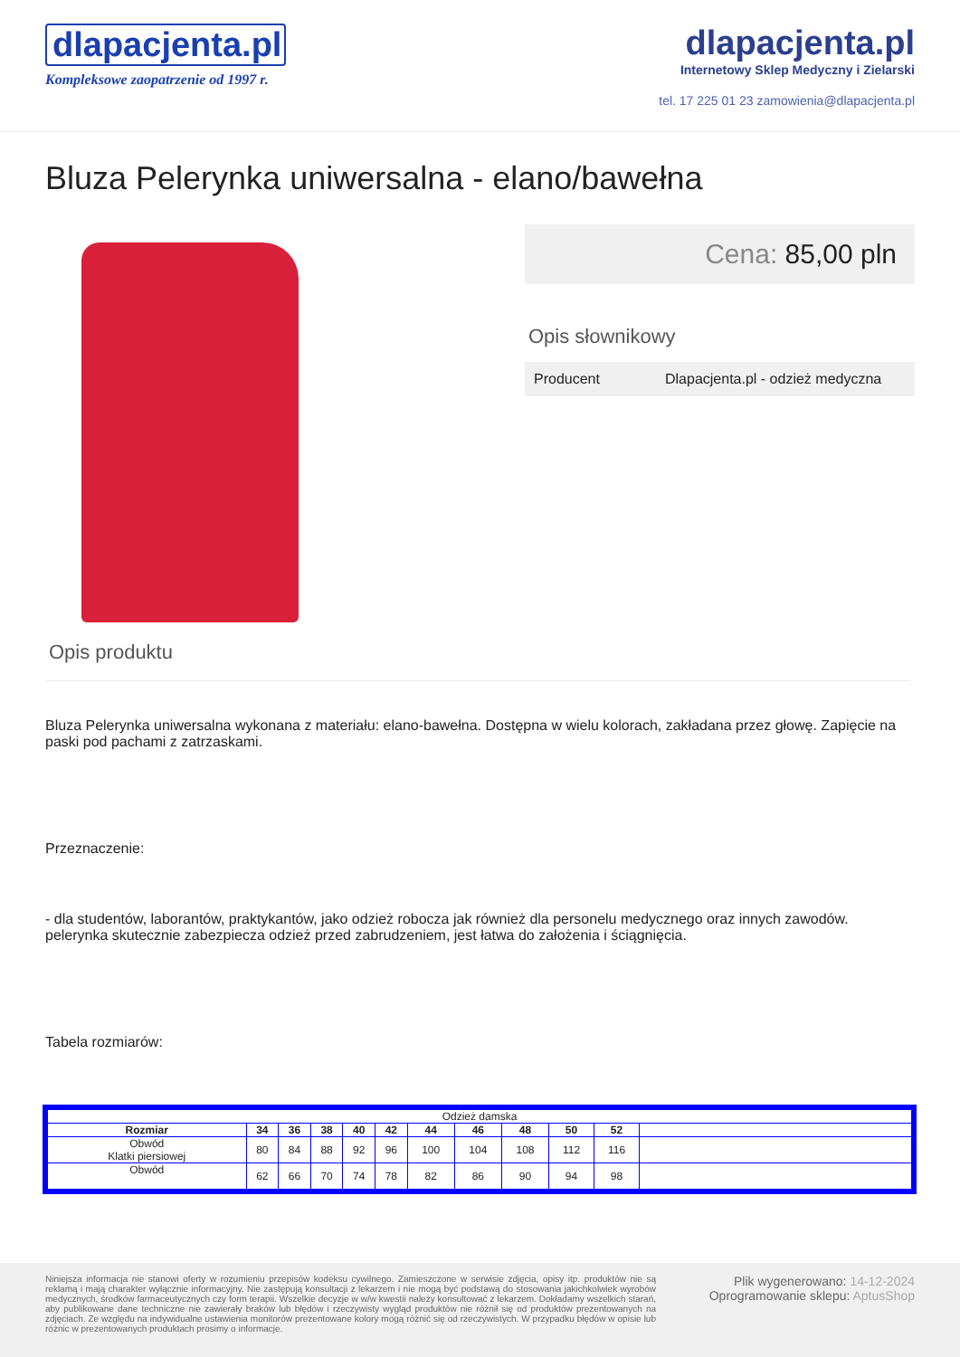dlapacjenta.pl
Kompleksowe zaopatrzenie od 1997 r.
dlapacjenta.pl
Internetowy Sklep Medyczny i Zielarski
tel. 17 225 01 23 zamowienia@dlapacjenta.pl
Bluza Pelerynka uniwersalna - elano/bawełna
Cena: 85,00 pln
Opis słownikowy
Producent Dlapacjenta.pl - odzież medyczna
Opis produktu
Bluza Pelerynka uniwersalna wykonana z materiału: elano-bawełna. Dostępna w wielu kolorach, zakładana przez głowę. Zapięcie na paski pod pachami z zatrzaskami.
Przeznaczenie:
- dla studentów, laborantów, praktykantów, jako odzież robocza jak również dla personelu medycznego oraz innych zawodów. pelerynka skutecznie zabezpiecza odzież przed zabrudzeniem, jest łatwa do założenia i ściągnięcia.
Tabela rozmiarów:
| Odzież damska | | | | | | | | | | | |
| Rozmiar | 34 | 36 | 38 | 40 | 42 | 44 | 46 | 48 | 50 | 52 | |
| Obwód Klatki piersiowej | 80 | 84 | 88 | 92 | 96 | 100 | 104 | 108 | 112 | 116 | |
| Obwód | 62 | 66 | 70 | 74 | 78 | 82 | 86 | 90 | 94 | 98 | |
Niniejsza informacja nie stanowi oferty w rozumieniu przepisów kodeksu cywilnego. Zamieszczone w serwisie zdjęcia, opisy itp. produktów nie są reklamą i mają charakter wyłącznie informacyjny. Nie zastępują konsultacji z lekarzem i nie mogą być podstawą do stosowania jakichkolwiek wyrobów medycznych, środków farmaceutycznych czy form terapii. Wszelkie decyzje w w/w kwestii należy konsultować z lekarzem. Dokładamy wszelkich starań, aby publikowane dane techniczne nie zawierały braków lub błędów i rzeczywisty wygląd produktów nie różnił się od produktów prezentowanych na zdjęciach. Ze względu na indywidualne ustawienia monitorów prezentowane kolory mogą różnić się od rzeczywistych. W przypadku błędów w opisie lub różnic w prezentowanych produktach prosimy o informacje.
Plik wygenerowano: 14-12-2024
Oprogramowanie sklepu: AptusShop